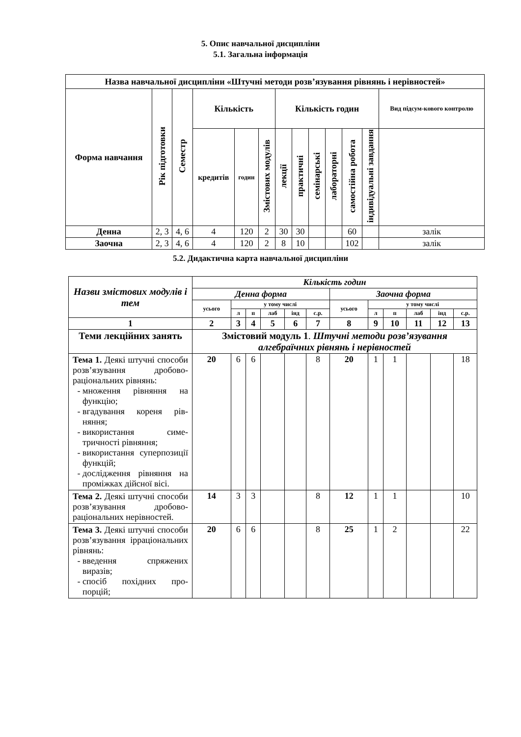5. Опис навчальної дисципліни
5.1. Загальна інформація
| Назва навчальної дисципліни «Штучні методи розв’язування рівнянь і нерівностей» | | | | | | | | | | | | |
| --- | --- | --- | --- | --- | --- | --- | --- | --- | --- | --- | --- | --- |
| Форма навчання | Рік підготовки | Семестр | Кількість | | | Кількість годин | | | | | | Вид підсум-кового контролю |
| | | | кредитів | годин | Змістових модулів | лекції | практичні | семінарські | лабораторні | самостійна робота | індивідуальні завдання | |
| Денна | 2, 3 | 4, 6 | 4 | 120 | 2 | 30 | 30 | | | 60 | | залік |
| Заочна | 2, 3 | 4, 6 | 4 | 120 | 2 | 8 | 10 | | | 102 | | залік |
5.2. Дидактична карта навчальної дисципліни
| Назви змістових модулів і тем | Кількість годин | | | | | | | | | | | |
| | Денна форма | | | | | | Заочна форма | | | | | |
| | усього | у тому числі | | | | | усього | у тому числі | | | | |
| | | л | п | лаб | інд | с.р. | | л | п | лаб | інд | с.р. |
| 1 | 2 | 3 | 4 | 5 | 6 | 7 | 8 | 9 | 10 | 11 | 12 | 13 |
| Теми лекційних занять | Змістовий модуль 1 . Штучні методи розв’язування алгебраїчних рівнянь і нерівностей | | | | | | | | | | | |
| Тема 1. Деякі штучні способи розв’язування дробово-раціональних рівнянь: множення рівняння на функцію; вгадування кореня рів-няння; використання симе-тричності рівняння; використання суперпозиції функцій; дослідження рівняння на проміжках дійсної вісі. | 20 | 6 | 6 | | | 8 | 20 | 1 | 1 | | | 18 |
| Тема 2. Деякі штучні способи розв’язування дробово-раціональних нерівностей. | 14 | 3 | 3 | | | 8 | 12 | 1 | 1 | | | 10 |
| Тема 3. Деякі штучні способи розв’язування ірраціональних рівнянь: введення спряжених виразів; спосіб похідних про-порцій; | 20 | 6 | 6 | | | 8 | 25 | 1 | 2 | | | 22 |